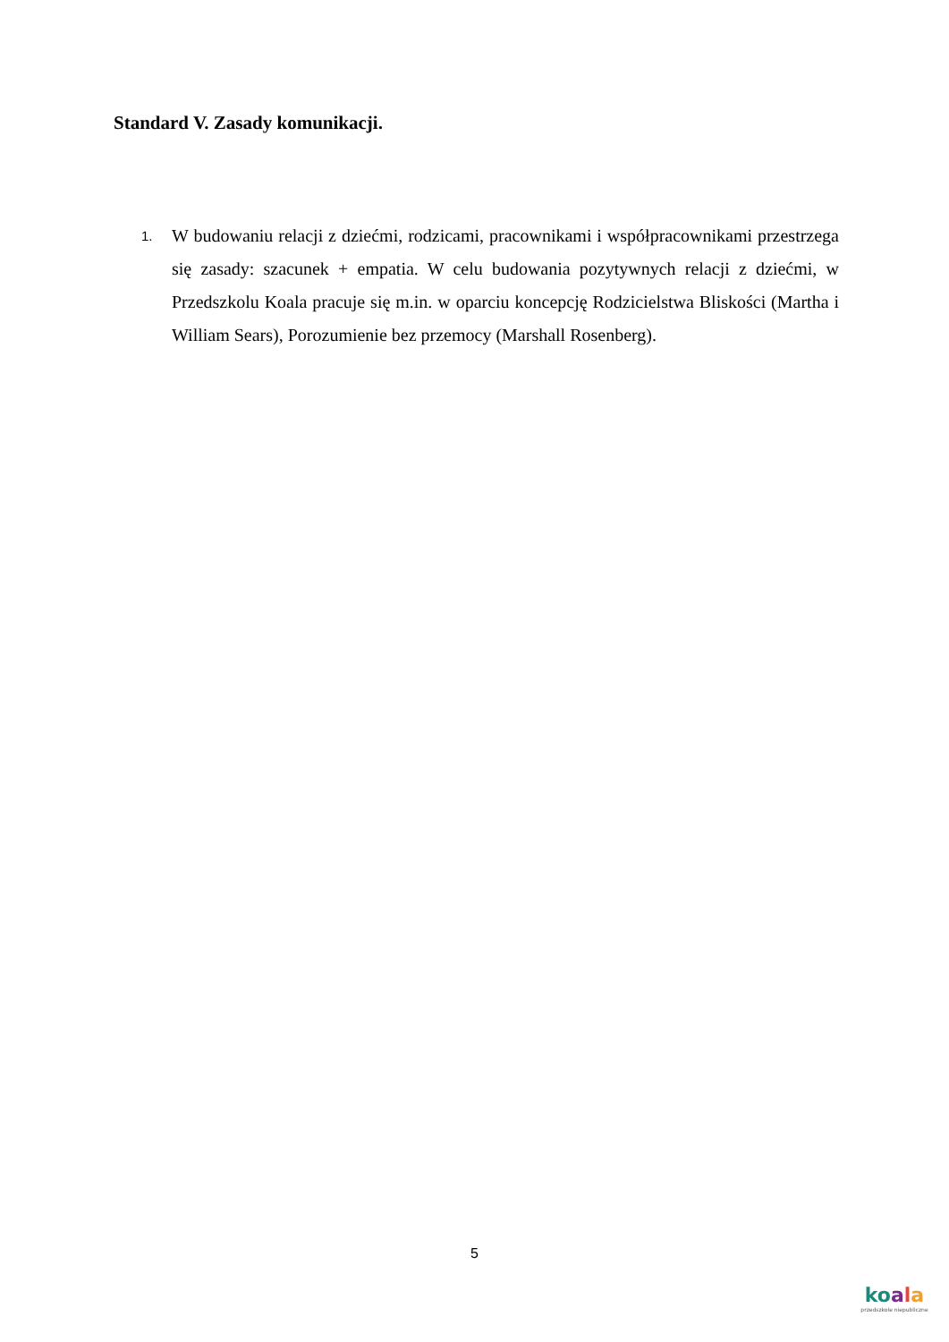Standard V. Zasady komunikacji.
1.
W budowaniu relacji z dziećmi, rodzicami, pracownikami i współpracownikami przestrzega się zasady: szacunek + empatia. W celu budowania pozytywnych relacji z dziećmi, w Przedszkolu Koala pracuje się m.in. w oparciu koncepcję Rodzicielstwa Bliskości (Martha i William Sears), Porozumienie bez przemocy (Marshall Rosenberg).
5
koala
przedszkole niepubliczne